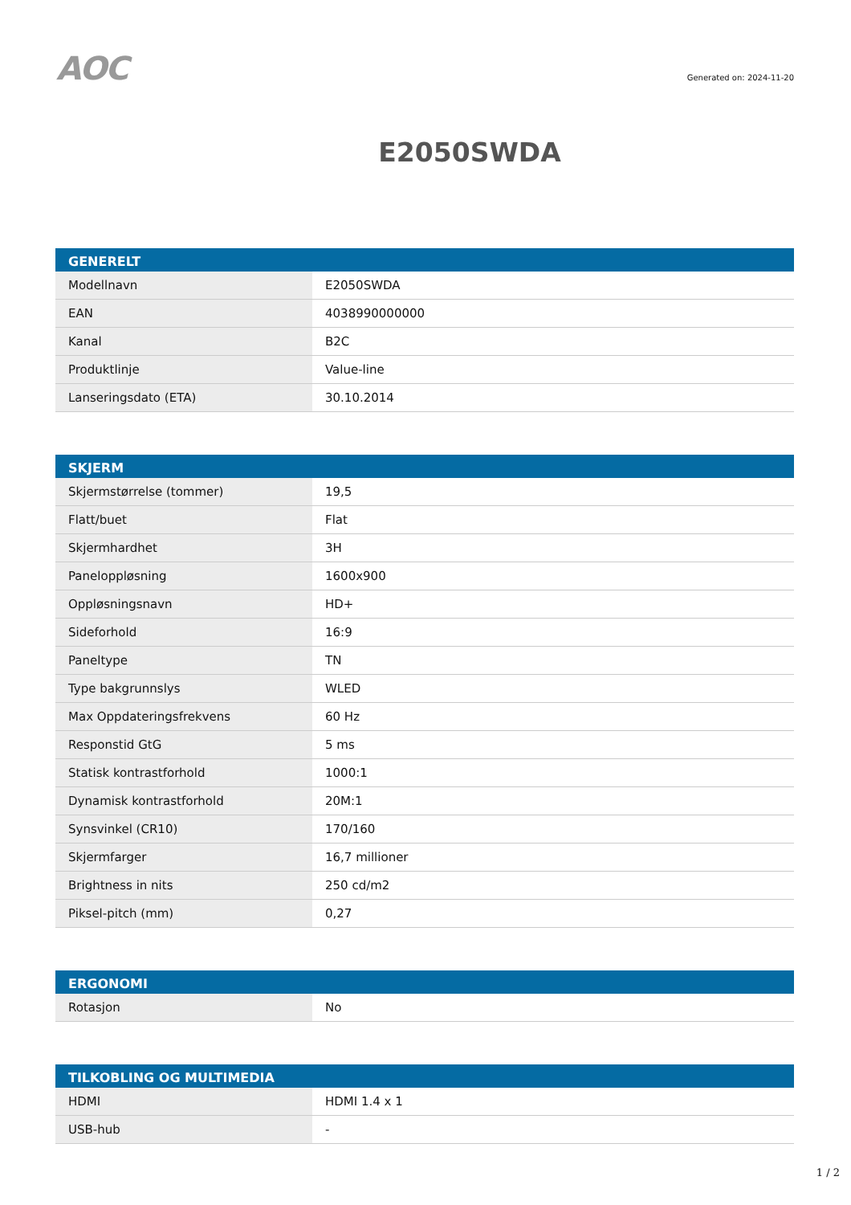AOC
Generated on: 2024-11-20
E2050SWDA
| GENERELT | |
| --- | --- |
| Modellnavn | E2050SWDA |
| EAN | 4038990000000 |
| Kanal | B2C |
| Produktlinje | Value-line |
| Lanseringsdato (ETA) | 30.10.2014 |
| SKJERM | |
| --- | --- |
| Skjermstørrelse (tommer) | 19,5 |
| Flatt/buet | Flat |
| Skjermhardhet | 3H |
| Paneloppløsning | 1600x900 |
| Oppløsningsnavn | HD+ |
| Sideforhold | 16:9 |
| Paneltype | TN |
| Type bakgrunnslys | WLED |
| Max Oppdateringsfrekvens | 60 Hz |
| Responstid GtG | 5 ms |
| Statisk kontrastforhold | 1000:1 |
| Dynamisk kontrastforhold | 20M:1 |
| Synsvinkel (CR10) | 170/160 |
| Skjermfarger | 16,7 millioner |
| Brightness in nits | 250 cd/m2 |
| Piksel-pitch (mm) | 0,27 |
| ERGONOMI | |
| --- | --- |
| Rotasjon | No |
| TILKOBLING OG MULTIMEDIA | |
| --- | --- |
| HDMI | HDMI 1.4 x 1 |
| USB-hub | - |
1 / 2